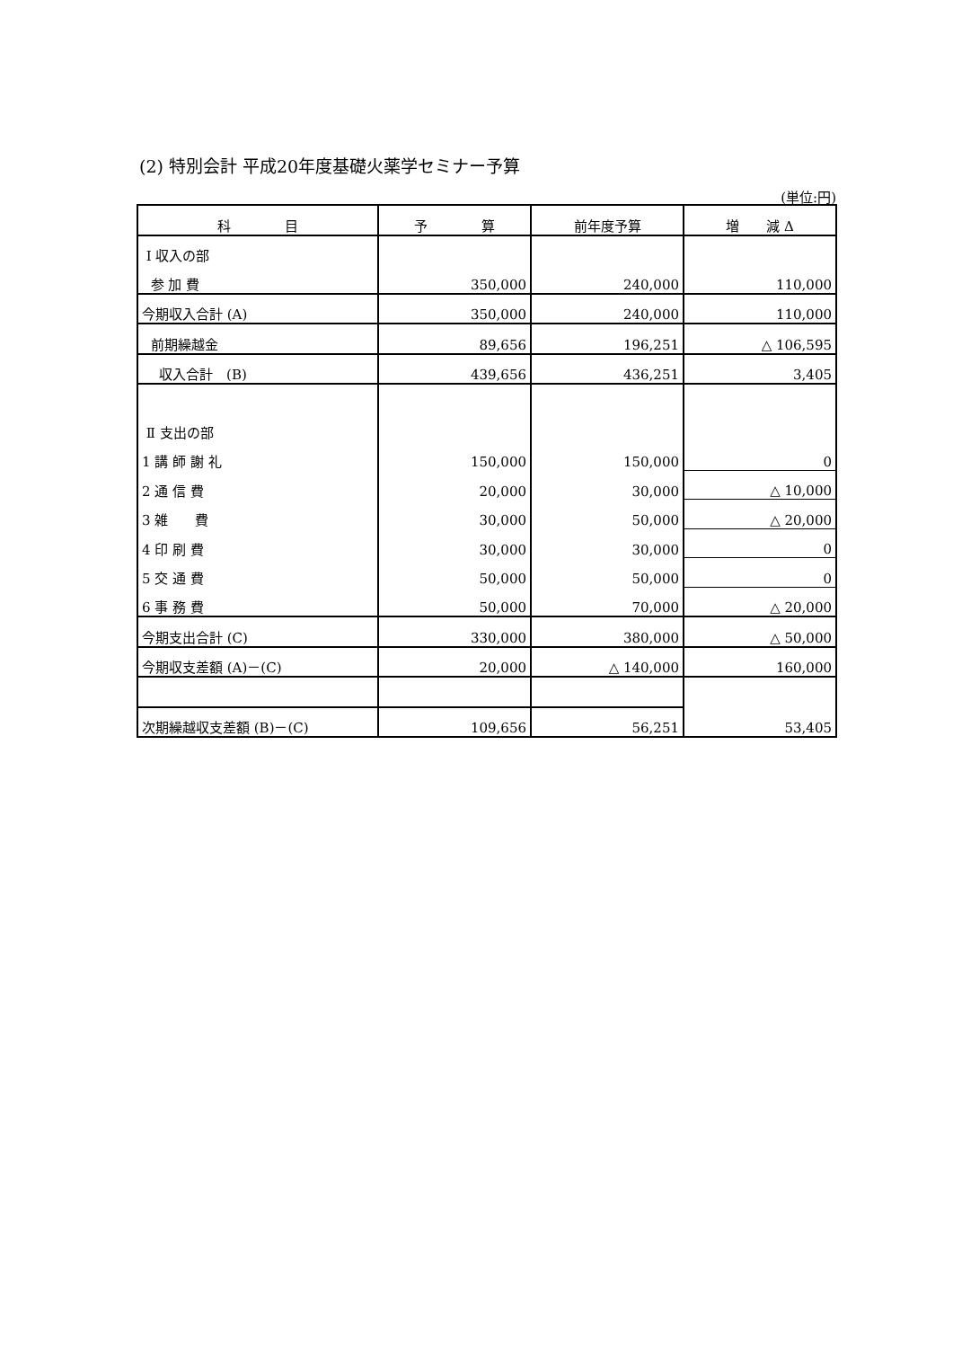(2) 特別会計 平成20年度基礎火薬学セミナー予算
(単位:円)
| 科 目 | 予 算 | 前年度予算 | 増 減 Δ |
| --- | --- | --- | --- |
| Ⅰ 収入の部 | | | |
| 参 加 費 | 350,000 | 240,000 | 110,000 |
| 今期収入合計 (A) | 350,000 | 240,000 | 110,000 |
| 前期繰越金 | 89,656 | 196,251 | △ 106,595 |
| 収入合計 (B) | 439,656 | 436,251 | 3,405 |
| Ⅱ 支出の部 | | | |
| 1 講 師 謝 礼 | 150,000 | 150,000 | 0 |
| 2 通 信 費 | 20,000 | 30,000 | △ 10,000 |
| 3 雑 費 | 30,000 | 50,000 | △ 20,000 |
| 4 印 刷 費 | 30,000 | 30,000 | 0 |
| 5 交 通 費 | 50,000 | 50,000 | 0 |
| 6 事 務 費 | 50,000 | 70,000 | △ 20,000 |
| 今期支出合計 (C) | 330,000 | 380,000 | △ 50,000 |
| 今期収支差額 (A)－(C) | 20,000 | △ 140,000 | 160,000 |
| 次期繰越収支差額 (B)－(C) | 109,656 | 56,251 | 53,405 |